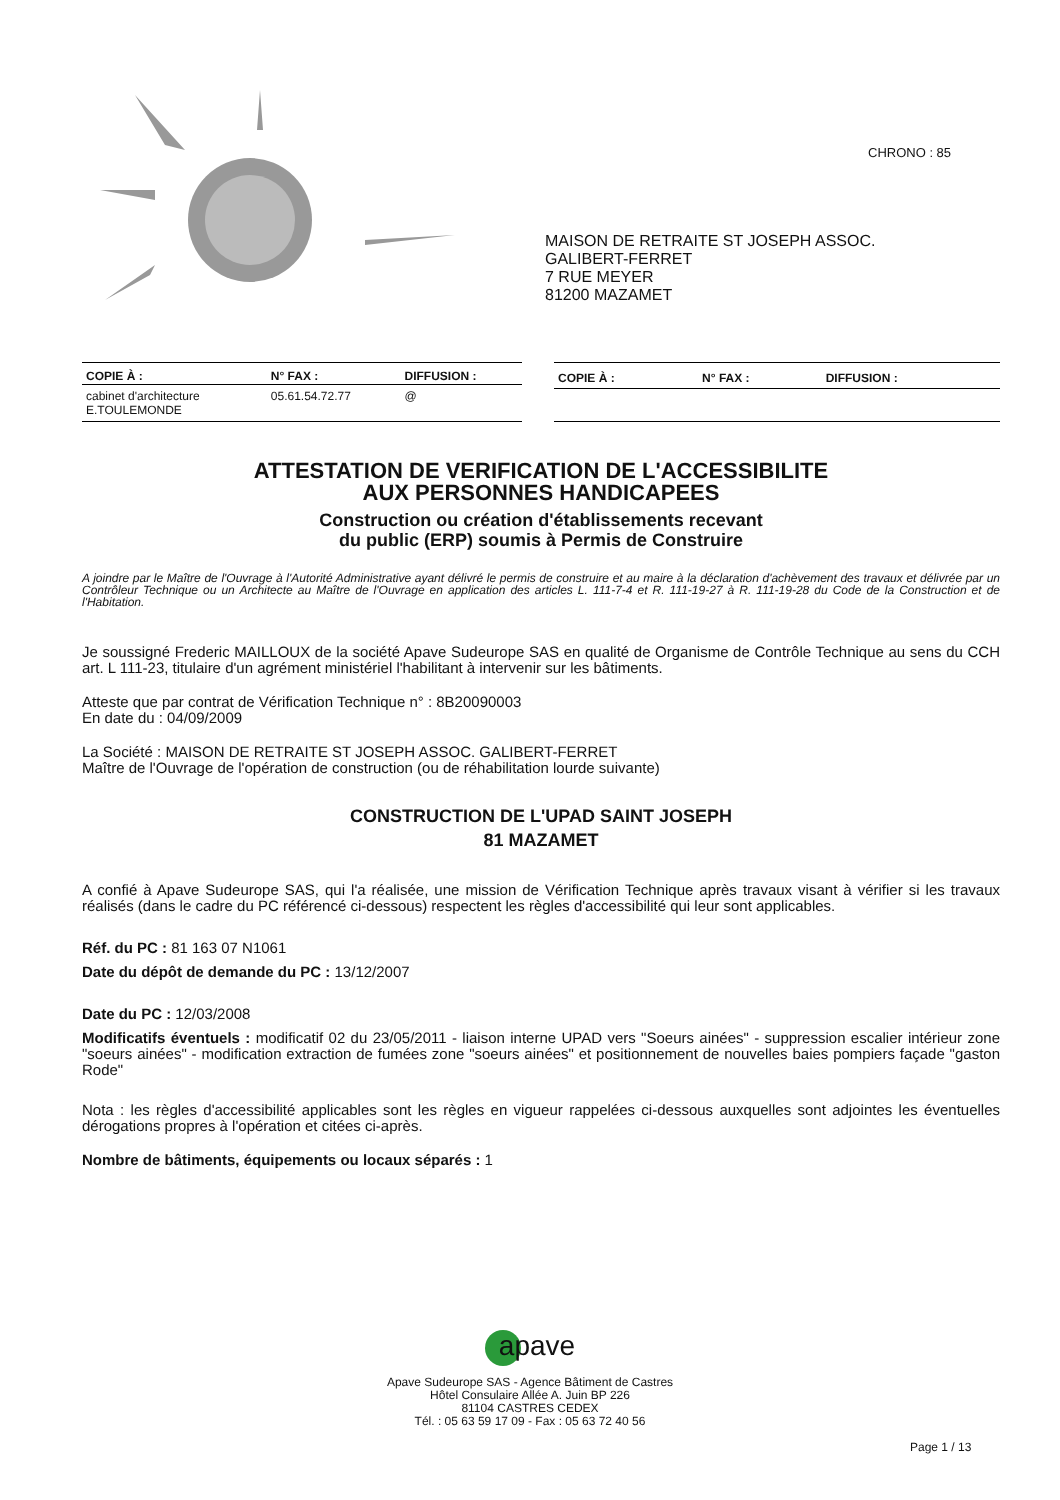CHRONO : 85
MAISON DE RETRAITE ST JOSEPH ASSOC.
GALIBERT-FERRET
7 RUE MEYER
81200 MAZAMET
| COPIE À : | N° FAX : | DIFFUSION : |
| --- | --- | --- |
| cabinet d'architecture E.TOULEMONDE | 05.61.54.72.77 | @ |
| COPIE À : | N° FAX : | DIFFUSION : |
| --- | --- | --- |
ATTESTATION DE VERIFICATION DE L'ACCESSIBILITE
AUX PERSONNES HANDICAPEES
Construction ou création d'établissements recevant
du public (ERP) soumis à Permis de Construire
A joindre par le Maître de l'Ouvrage à l'Autorité Administrative ayant délivré le permis de construire et au maire à la déclaration d'achèvement des travaux et délivrée par un Contrôleur Technique ou un Architecte au Maître de l'Ouvrage en application des articles L. 111-7-4 et R. 111-19-27 à R. 111-19-28 du Code de la Construction et de l'Habitation.
Je soussigné Frederic MAILLOUX de la société Apave Sudeurope SAS en qualité de Organisme de Contrôle Technique au sens du CCH art. L 111-23, titulaire d'un agrément ministériel l'habilitant à intervenir sur les bâtiments.
Atteste que par contrat de Vérification Technique n° : 8B20090003
En date du : 04/09/2009
La Société : MAISON DE RETRAITE ST JOSEPH ASSOC. GALIBERT-FERRET
Maître de l'Ouvrage de l'opération de construction (ou de réhabilitation lourde suivante)
CONSTRUCTION DE L'UPAD SAINT JOSEPH
81 MAZAMET
A confié à Apave Sudeurope SAS, qui l'a réalisée, une mission de Vérification Technique après travaux visant à vérifier si les travaux réalisés (dans le cadre du PC référencé ci-dessous) respectent les règles d'accessibilité qui leur sont applicables.
Réf. du PC : 81 163 07 N1061
Date du dépôt de demande du PC : 13/12/2007
Date du PC : 12/03/2008
Modificatifs éventuels : modificatif 02 du 23/05/2011 - liaison interne UPAD vers "Soeurs ainées" - suppression escalier intérieur zone "soeurs ainées" - modification extraction de fumées zone "soeurs ainées" et positionnement de nouvelles baies pompiers façade "gaston Rode"
Nota : les règles d'accessibilité applicables sont les règles en vigueur rappelées ci-dessous auxquelles sont adjointes les éventuelles dérogations propres à l'opération et citées ci-après.
Nombre de bâtiments, équipements ou locaux séparés : 1
apave
Apave Sudeurope SAS - Agence Bâtiment de Castres
Hôtel Consulaire Allée A. Juin BP 226
81104 CASTRES CEDEX
Tél. : 05 63 59 17 09 - Fax : 05 63 72 40 56
Page 1 / 13